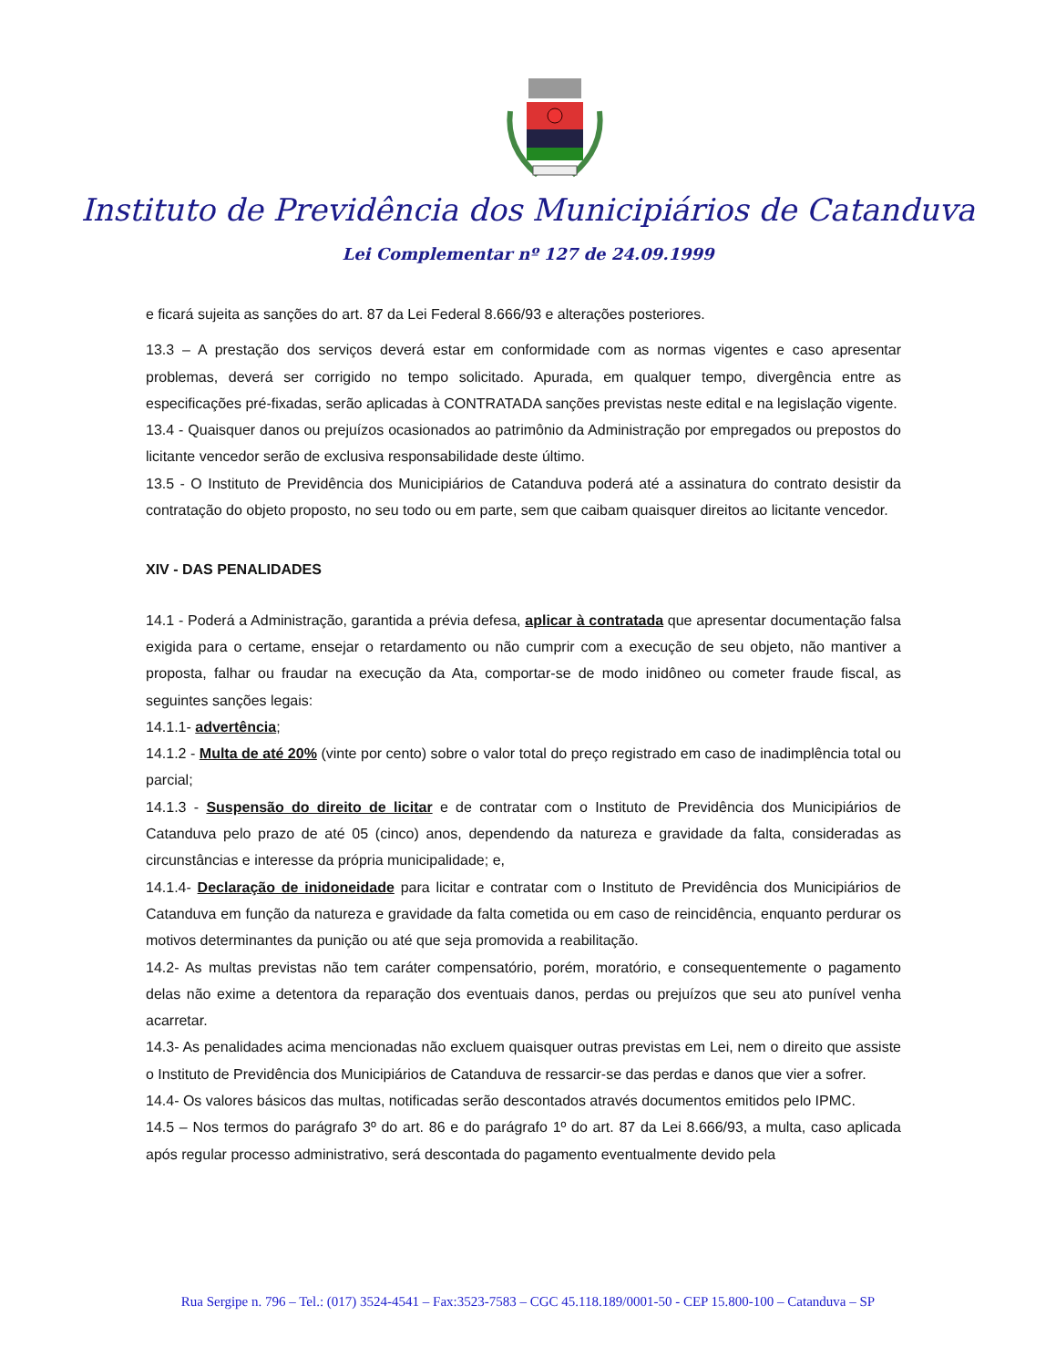Instituto de Previdência dos Municipiários de Catanduva
Lei Complementar nº 127 de 24.09.1999
e ficará sujeita as sanções do art. 87 da Lei Federal 8.666/93 e alterações posteriores.
13.3 – A prestação dos serviços deverá estar em conformidade com as normas vigentes e caso apresentar problemas, deverá ser corrigido no tempo solicitado. Apurada, em qualquer tempo, divergência entre as especificações pré-fixadas, serão aplicadas à CONTRATADA sanções previstas neste edital e na legislação vigente.
13.4 - Quaisquer danos ou prejuízos ocasionados ao patrimônio da Administração por empregados ou prepostos do licitante vencedor serão de exclusiva responsabilidade deste último.
13.5 - O Instituto de Previdência dos Municipiários de Catanduva poderá até a assinatura do contrato desistir da contratação do objeto proposto, no seu todo ou em parte, sem que caibam quaisquer direitos ao licitante vencedor.
XIV - DAS PENALIDADES
14.1 - Poderá a Administração, garantida a prévia defesa, aplicar à contratada que apresentar documentação falsa exigida para o certame, ensejar o retardamento ou não cumprir com a execução de seu objeto, não mantiver a proposta, falhar ou fraudar na execução da Ata, comportar-se de modo inidôneo ou cometer fraude fiscal, as seguintes sanções legais:
14.1.1- advertência;
14.1.2 - Multa de até 20% (vinte por cento) sobre o valor total do preço registrado em caso de inadimplência total ou parcial;
14.1.3 - Suspensão do direito de licitar e de contratar com o Instituto de Previdência dos Municipiários de Catanduva pelo prazo de até 05 (cinco) anos, dependendo da natureza e gravidade da falta, consideradas as circunstâncias e interesse da própria municipalidade; e,
14.1.4- Declaração de inidoneidade para licitar e contratar com o Instituto de Previdência dos Municipiários de Catanduva em função da natureza e gravidade da falta cometida ou em caso de reincidência, enquanto perdurar os motivos determinantes da punição ou até que seja promovida a reabilitação.
14.2- As multas previstas não tem caráter compensatório, porém, moratório, e consequentemente o pagamento delas não exime a detentora da reparação dos eventuais danos, perdas ou prejuízos que seu ato punível venha acarretar.
14.3- As penalidades acima mencionadas não excluem quaisquer outras previstas em Lei, nem o direito que assiste o Instituto de Previdência dos Municipiários de Catanduva de ressarcir-se das perdas e danos que vier a sofrer.
14.4- Os valores básicos das multas, notificadas serão descontados através documentos emitidos pelo IPMC.
14.5 – Nos termos do parágrafo 3º do art. 86 e do parágrafo 1º do art. 87 da Lei 8.666/93, a multa, caso aplicada após regular processo administrativo, será descontada do pagamento eventualmente devido pela
Rua Sergipe n. 796 – Tel.: (017) 3524-4541 – Fax:3523-7583 – CGC 45.118.189/0001-50 - CEP 15.800-100 – Catanduva – SP